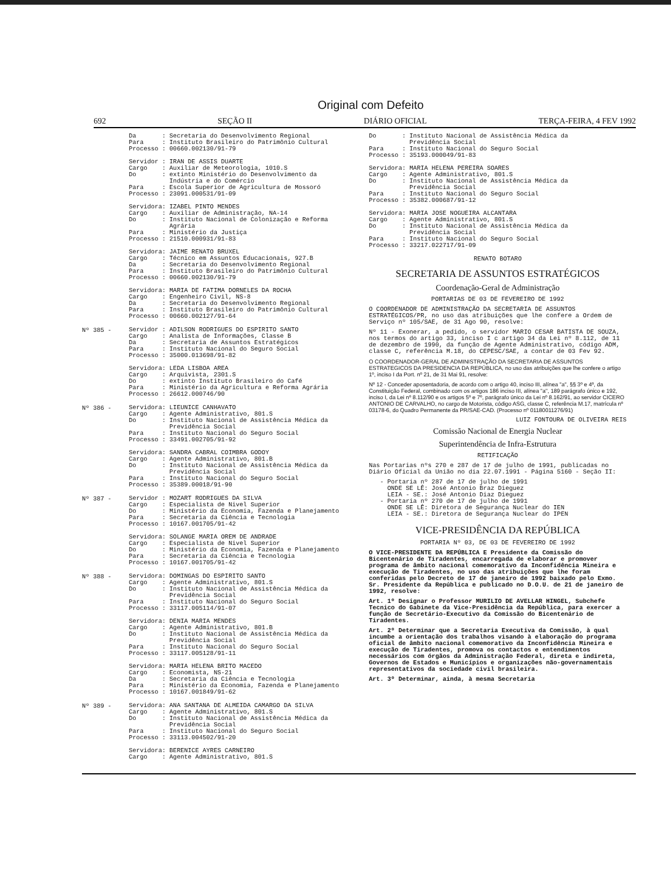Original com Defeito
692 SEÇÃO II DIÁRIO OFICIAL TERÇA-FEIRA, 4 FEV 1992
Da : Secretaria do Desenvolvimento Regional Para : Instituto Brasileiro do Patrimônio Cultural Processo : 00660.002130/91-79 Servidor : IRAN DE ASSIS DUARTE Cargo : Auxiliar de Meteorologia, 1010.S Do : extinto Ministério do Desenvolvimento da Indústria e do Comércio Para : Escola Superior de Agricultura de Mossoró Processo : 23091.000531/91-09 Servidora: IZABEL PINTO MENDES Cargo : Auxiliar de Administração, NA-14 Do : Instituto Nacional de Colonização e Reforma Agrária Para : Ministério da Justiça Processo : 21510.000931/91-83 Servidora: JAIME RENATO BRUXEL Cargo : Técnico em Assuntos Educacionais, 927.B Da : Secretaria do Desenvolvimento Regional Para : Instituto Brasileiro do Patrimônio Cultural Processo : 00660.002130/91-79 Servidora: MARIA DE FATIMA DORNELES DA ROCHA Cargo : Engenheiro Civil, NS-8 Da : Secretaria do Desenvolvimento Regional Para : Instituto Brasileiro do Patrimônio Cultural Processo : 00660.002127/91-64
Nº 385 -
Servidor : ADILSON RODRIGUES DO ESPIRITO SANTO Cargo : Analista de Informações, Classe B Da : Secretaria de Assuntos Estratégicos Para : Instituto Nacional do Seguro Social Processo : 35000.013698/91-82 Servidora: LEDA LISBOA AREA Cargo : Arquivista, 2301.S Do : extinto Instituto Brasileiro do Café Para : Ministério da Agricultura e Reforma Agrária Processo : 26612.000746/90
Nº 386 -
Servidora: LIEUNICE CANHAVATO Cargo : Agente Administrativo, 801.S Do : Instituto Nacional de Assistência Médica da Previdência Social Para : Instituto Nacional do Seguro Social Processo : 33491.002705/91-92 Servidora: SANDRA CABRAL COIMBRA GODOY Cargo : Agente Administrativo, 801.B Do : Instituto Nacional de Assistência Médica da Previdência Social Para : Instituto Nacional do Seguro Social Processo : 35389.00018/91-90
Nº 387 -
Servidor : MOZART RODRIGUES DA SILVA Cargo : Especialista de Nivel Superior Do : Ministério da Economia, Fazenda e Planejamento Para : Secretaria da Ciência e Tecnologia Processo : 10167.001705/91-42 Servidora: SOLANGE MARIA OREM DE ANDRADE Cargo : Especialista de Nivel Superior Do : Ministério da Economia, Fazenda e Planejamento Para : Secretaria da Ciência e Tecnologia Processo : 10167.001705/91-42
Nº 388 -
Servidora: DOMINGAS DO ESPIRITO SANTO Cargo : Agente Administrativo, 801.S Do : Instituto Nacional de Assistência Médica da Previdência Social Para : Instituto Nacional do Seguro Social Processo : 33117.005114/91-07 Servidora: DENIA MARIA MENDES Cargo : Agente Administrativo, 801.B Do : Instituto Nacional de Assistência Médica da Previdência Social Para : Instituto Nacional do Seguro Social Processo : 33117.005128/91-11 Servidora: MARIA HELENA BRITO MACEDO Cargo : Economista, NS-21 Da : Secretaria da Ciência e Tecnologia Para : Ministério da Economia, Fazenda e Planejamento Processo : 10167.001849/91-62
Nº 389 -
Servidora: ANA SANTANA DE ALMEIDA CAMARGO DA SILVA Cargo : Agente Administrativo, 801.S Do : Instituto Nacional de Assistência Médica da Previdência Social Para : Instituto Nacional do Seguro Social Processo : 33113.004502/91-20 Servidora: BERENICE AYRES CARNEIRO Cargo : Agente Administrativo, 801.S
Do : Instituto Nacional de Assistência Médica da Previdência Social Para : Instituto Nacional do Seguro Social Processo : 35193.000049/91-83 Servidora: MARIA HELENA PEREIRA SOARES Cargo : Agente Administrativo, 801.S Do : Instituto Nacional de Assistência Médica da Previdência Social Para : Instituto Nacional do Seguro Social Processo : 35382.000687/91-12 Servidora: MARIA JOSE NOGUEIRA ALCANTARA Cargo : Agente Administrativo, 801.S Do : Instituto Nacional de Assistência Médica da Previdência Social Para : Instituto Nacional do Seguro Social Processo : 33217.022717/91-09
RENATO BOTARO
SECRETARIA DE ASSUNTOS ESTRATÉGICOS
Coordenação-Geral de Administração
PORTARIAS DE 03 DE FEVEREIRO DE 1992
O COORDENADOR DE ADMINISTRAÇÃO DA SECRETARIA DE ASSUNTOS ESTRATÉGICOS/PR, no uso das atribuições que lhe confere a Ordem de Serviço nº 105/SAE, de 31 Ago 90, resolve:
Nº 11 - Exonerar, a pedido, o servidor MARIO CESAR BATISTA DE SOUZA, nos termos do artigo 33, inciso I c artigo 34 da Lei nº 8.112, de 11 de dezembro de 1990, da função de Agente Administrativo, código ADM, classe C, referência M.18, do CEPESC/SAE, a contar de 03 Fev 92.
O COORDENADOR-GERAL DE ADMINISTRAÇÃO DA SECRETARIA DE ASSUNTOS ESTRATEGICOS DA PRESIDENCIA DA REPÚBLICA, no uso das atribuições que lhe confere o artigo 1º, inciso I da Port. nº 21, de 31 Mai 91, resolve:
Nº 12 - Conceder aposentadoria, de acordo com o artigo 40, inciso III, alínea "a", §§ 3º e 4º, da Constituição Federal, combinado com os artigos 186 inciso III, alínea "a", 189 parágrafo único e 192, inciso I, da Lei nº 8.112/90 e os artigos 5º e 7º, parágrafo único da Lei nº 8.162/91, ao servidor CICERO ANTONIO DE CARVALHO, no cargo de Motorista, código ASG, classe C, referência M.17, matrícula nº 03178-6, do Quadro Permanente da PR/SAE-CAD. (Processo nº 01180011276/91)
LUIZ FONTOURA DE OLIVEIRA REIS
Comissão Nacional de Energia Nuclear
Superintendência de Infra-Estrutura
RETIFICAÇÃO
Nas Portarias nºs 270 e 287 de 17 de julho de 1991, publicadas no Diário Oficial da União no dia 22.07.1991 - Página 5160 - Seção II:
- Portaria nº 287 de 17 de julho de 1991 ONDE SE LÊ: José Antonio Braz Dieguez LEIA - SE.: José Antonio Diaz Dieguez - Portaria nº 270 de 17 de julho de 1991 ONDE SE LÊ: Diretora de Segurança Nuclear do IEN LEIA - SE.: Diretora de Segurança Nuclear do IPEN
VICE-PRESIDÊNCIA DA REPÚBLICA
PORTARIA Nº 03, DE 03 DE FEVEREIRO DE 1992
O VICE-PRESIDENTE DA REPÚBLICA E Presidente da Comissão do Bicentenário de Tiradentes, encarregada de elaborar e promover programa de âmbito nacional comemorativo da Inconfidência Mineira e execução de Tiradentes, no uso das atribuições que lhe foram conferidas pelo Decreto de 17 de janeiro de 1992 baixado pelo Exmo. Sr. Presidente da República e publicado no D.O.U. de 21 de janeiro de 1992, resolve:
Art. 1º Designar o Professor MURILIO DE AVELLAR HINGEL, Subchefe Tecnico do Gabinete da Vice-Presidência da República, para exercer a função de Secretário-Executivo da Comissão do Bicentenário de Tiradentes.
Art. 2º Determinar que a Secretaria Executiva da Comissão, à qual incumbe a orientação dos trabalhos visando à elaboração do programa oficial de âmbito nacional comemorativo da Inconfidência Mineira e execução de Tiradentes, promova os contactos e entendimentos necessários com órgãos da Administração Federal, direta e indireta, Governos de Estados e Municípios e organizações não-governamentais representativos da sociedade civil brasileira.
Art. 3º Determinar, ainda, à mesma Secretaria